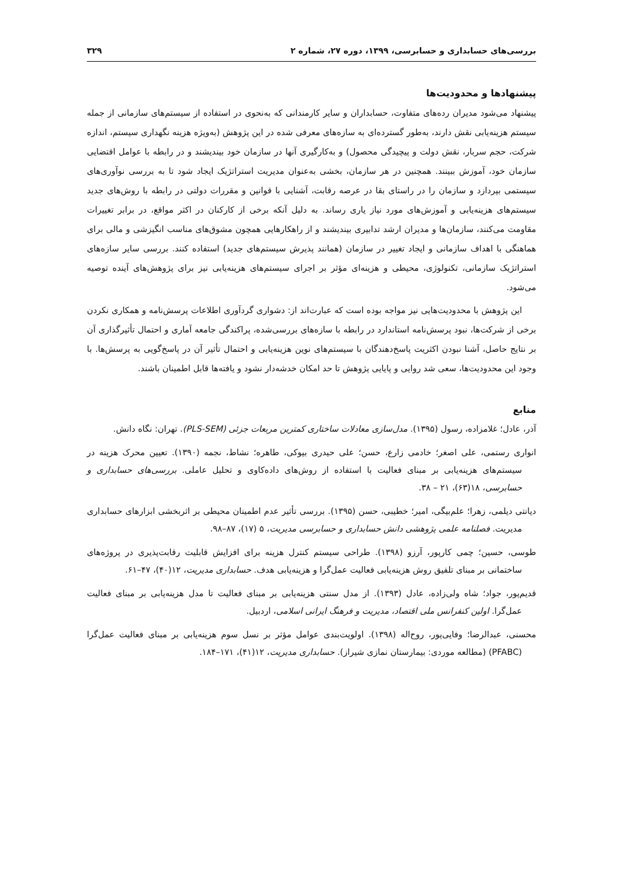بررسی‌های حسابداری و حسابرسی، ۱۳۹۹، دوره ۲۷، شماره ۲ ۳۲۹
پیشنهادها و محدودیت‌ها
پیشنهاد می‌شود مدیران رده‌های متفاوت، حسابداران و سایر کارمندانی که به‌نحوی در استفاده از سیستم‌های سازمانی از جمله سیستم هزینه‌یابی نقش دارند، به‌طور گسترده‌ای به سازه‌های معرفی شده در این پژوهش (به‌ویژه هزینه نگهداری سیستم، اندازه شرکت، حجم سربار، نقش دولت و پیچیدگی محصول) و به‌کارگیری آنها در سازمان خود بیندیشند و در رابطه با عوامل اقتضایی سازمان خود، آموزش ببینند. همچنین در هر سازمان، بخشی به‌عنوان مدیریت استراتژیک ایجاد شود تا به بررسی نوآوری‌های سیستمی بپردازد و سازمان را در راستای بقا در عرصه رقابت، آشنایی با قوانین و مقررات دولتی در رابطه با روش‌های جدید سیستم‌های هزینه‌یابی و آموزش‌های مورد نیاز یاری رساند. به دلیل آنکه برخی از کارکنان در اکثر مواقع، در برابر تغییرات مقاومت می‌کنند، سازمان‌ها و مدیران ارشد تدابیری بیندیشند و از راهکارهایی همچون مشوق‌های مناسب انگیزشی و مالی برای هماهنگی با اهداف سازمانی و ایجاد تغییر در سازمان (همانند پذیرش سیستم‌های جدید) استفاده کنند. بررسی سایر سازه‌های استراتژیک سازمانی، تکنولوژی، محیطی و هزینه‌ای مؤثر بر اجرای سیستم‌های هزینه‌یابی نیز برای پژوهش‌های آینده توصیه می‌شود.
این پژوهش با محدودیت‌هایی نیز مواجه بوده است که عبارت‌اند از: دشواری گردآوری اطلاعات پرسش‌نامه و همکاری نکردن برخی از شرکت‌ها، نبود پرسش‌نامه استاندارد در رابطه با سازه‌های بررسی‌شده، پراکندگی جامعه آماری و احتمال تأثیرگذاری آن بر نتایج حاصل، آشنا نبودن اکثریت پاسخ‌دهندگان با سیستم‌های نوین هزینه‌یابی و احتمال تأثیر آن در پاسخ‌گویی به پرسش‌ها. با وجود این محدودیت‌ها، سعی شد روایی و پایایی پژوهش تا حد امکان خدشه‌دار نشود و یافته‌ها قابل اطمینان باشند.
منابع
آذر، عادل؛ غلامزاده، رسول (۱۳۹۵). مدل‌سازی معادلات ساختاری کمترین مربعات جزئی (PLS-SEM). تهران: نگاه دانش.
انواری رستمی، علی اصغر؛ خادمی زارع، حسن؛ علی حیدری بیوکی، طاهره؛ نشاط، نجمه (۱۳۹۰). تعیین محرک هزینه در سیستم‌های هزینه‌یابی بر مبنای فعالیت با استفاده از روش‌های داده‌کاوی و تحلیل عاملی. بررسی‌های حسابداری و حسابرسی، ۱۸(۶۳)، ۲۱ – ۳۸.
دیانتی دیلمی، زهرا؛ علم‌بیگی، امیر؛ خطیبی، حسن (۱۳۹۵). بررسی تأثیر عدم اطمینان محیطی بر اثربخشی ابزارهای حسابداری مدیریت. فصلنامه علمی پژوهشی دانش حسابداری و حسابرسی مدیریت، ۵ (۱۷)، ۸۷–۹۸.
طوسی، حسین؛ چمی کارپور، آرزو (۱۳۹۸). طراحی سیستم کنترل هزینه برای افزایش قابلیت رقابت‌پذیری در پروژه‌های ساختمانی بر مبنای تلفیق روش هزینه‌یابی فعالیت عمل‌گرا و هزینه‌یابی هدف. حسابداری مدیریت، ۱۲(۴۰)، ۴۷–۶۱.
قدیم‌پور، جواد؛ شاه ولی‌زاده، عادل (۱۳۹۳). از مدل سنتی هزینه‌یابی بر مبنای فعالیت تا مدل هزینه‌یابی بر مبنای فعالیت عمل‌گرا. اولین کنفرانس ملی اقتصاد، مدیریت و فرهنگ ایرانی اسلامی، اردبیل.
محسنی، عبدالرضا؛ وفایی‌پور، روح‌اله (۱۳۹۸). اولویت‌بندی عوامل مؤثر بر نسل سوم هزینه‌یابی بر مبنای فعالیت عمل‌گرا (PFABC) (مطالعه موردی: بیمارستان نمازی شیراز). حسابداری مدیریت، ۱۲(۴۱)، ۱۷۱–۱۸۴.